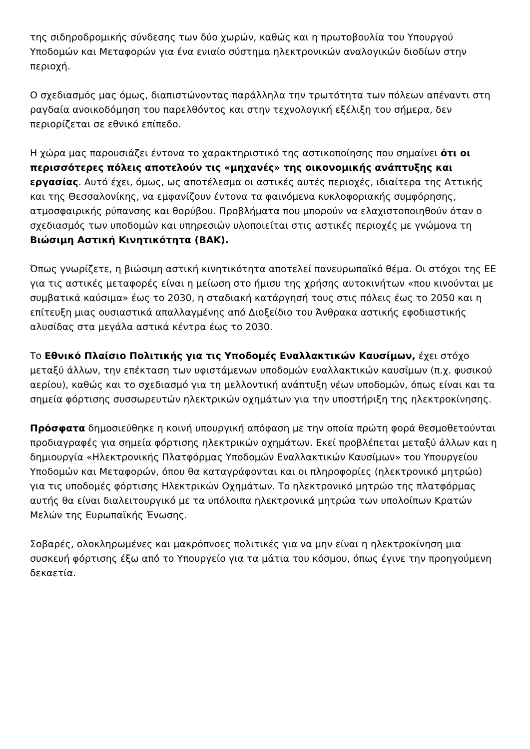της σιδηροδρομικής σύνδεσης των δύο χωρών, καθώς και η πρωτοβουλία του Υπουργού Υποδομών και Μεταφορών για ένα ενιαίο σύστημα ηλεκτρονικών αναλογικών διοδίων στην περιοχή.
Ο σχεδιασμός μας όμως, διαπιστώνοντας παράλληλα την τρωτότητα των πόλεων απέναντι στη ραγδαία ανοικοδόμηση του παρελθόντος και στην τεχνολογική εξέλιξη του σήμερα, δεν περιορίζεται σε εθνικό επίπεδο.
Η χώρα μας παρουσιάζει έντονα το χαρακτηριστικό της αστικοποίησης που σημαίνει ότι οι περισσότερες πόλεις αποτελούν τις «μηχανές» της οικονομικής ανάπτυξης και εργασίας. Αυτό έχει, όμως, ως αποτέλεσμα οι αστικές αυτές περιοχές, ιδιαίτερα της Αττικής και της Θεσσαλονίκης, να εμφανίζουν έντονα τα φαινόμενα κυκλοφοριακής συμφόρησης, ατμοσφαιρικής ρύπανσης και θορύβου. Προβλήματα που μπορούν να ελαχιστοποιηθούν όταν ο σχεδιασμός των υποδομών και υπηρεσιών υλοποιείται στις αστικές περιοχές με γνώμονα τη Βιώσιμη Αστική Κινητικότητα (ΒΑΚ).
Όπως γνωρίζετε, η βιώσιμη αστική κινητικότητα αποτελεί πανευρωπαϊκό θέμα. Οι στόχοι της ΕΕ για τις αστικές μεταφορές είναι η μείωση στο ήμισυ της χρήσης αυτοκινήτων «που κινούνται με συμβατικά καύσιμα» έως το 2030, η σταδιακή κατάργησή τους στις πόλεις έως το 2050 και η επίτευξη μιας ουσιαστικά απαλλαγμένης από Διοξείδιο του Άνθρακα αστικής εφοδιαστικής αλυσίδας στα μεγάλα αστικά κέντρα έως το 2030.
Το Εθνικό Πλαίσιο Πολιτικής για τις Υποδομές Εναλλακτικών Καυσίμων, έχει στόχο μεταξύ άλλων, την επέκταση των υφιστάμενων υποδομών εναλλακτικών καυσίμων (π.χ. φυσικού αερίου), καθώς και το σχεδιασμό για τη μελλοντική ανάπτυξη νέων υποδομών, όπως είναι και τα σημεία φόρτισης συσσωρευτών ηλεκτρικών οχημάτων για την υποστήριξη της ηλεκτροκίνησης.
Πρόσφατα δημοσιεύθηκε η κοινή υπουργική απόφαση με την οποία πρώτη φορά θεσμοθετούνται προδιαγραφές για σημεία φόρτισης ηλεκτρικών οχημάτων. Εκεί προβλέπεται μεταξύ άλλων και η δημιουργία «Ηλεκτρονικής Πλατφόρμας Υποδομών Εναλλακτικών Καυσίμων» του Υπουργείου Υποδομών και Μεταφορών, όπου θα καταγράφονται και οι πληροφορίες (ηλεκτρονικό μητρώο) για τις υποδομές φόρτισης Ηλεκτρικών Οχημάτων. Το ηλεκτρονικό μητρώο της πλατφόρμας αυτής θα είναι διαλειτουργικό με τα υπόλοιπα ηλεκτρονικά μητρώα των υπολοίπων Κρατών Μελών της Ευρωπαϊκής Ένωσης.
Σοβαρές, ολοκληρωμένες και μακρόπνοες πολιτικές για να μην είναι η ηλεκτροκίνηση μια συσκευή φόρτισης έξω από το Υπουργείο για τα μάτια του κόσμου, όπως έγινε την προηγούμενη δεκαετία.